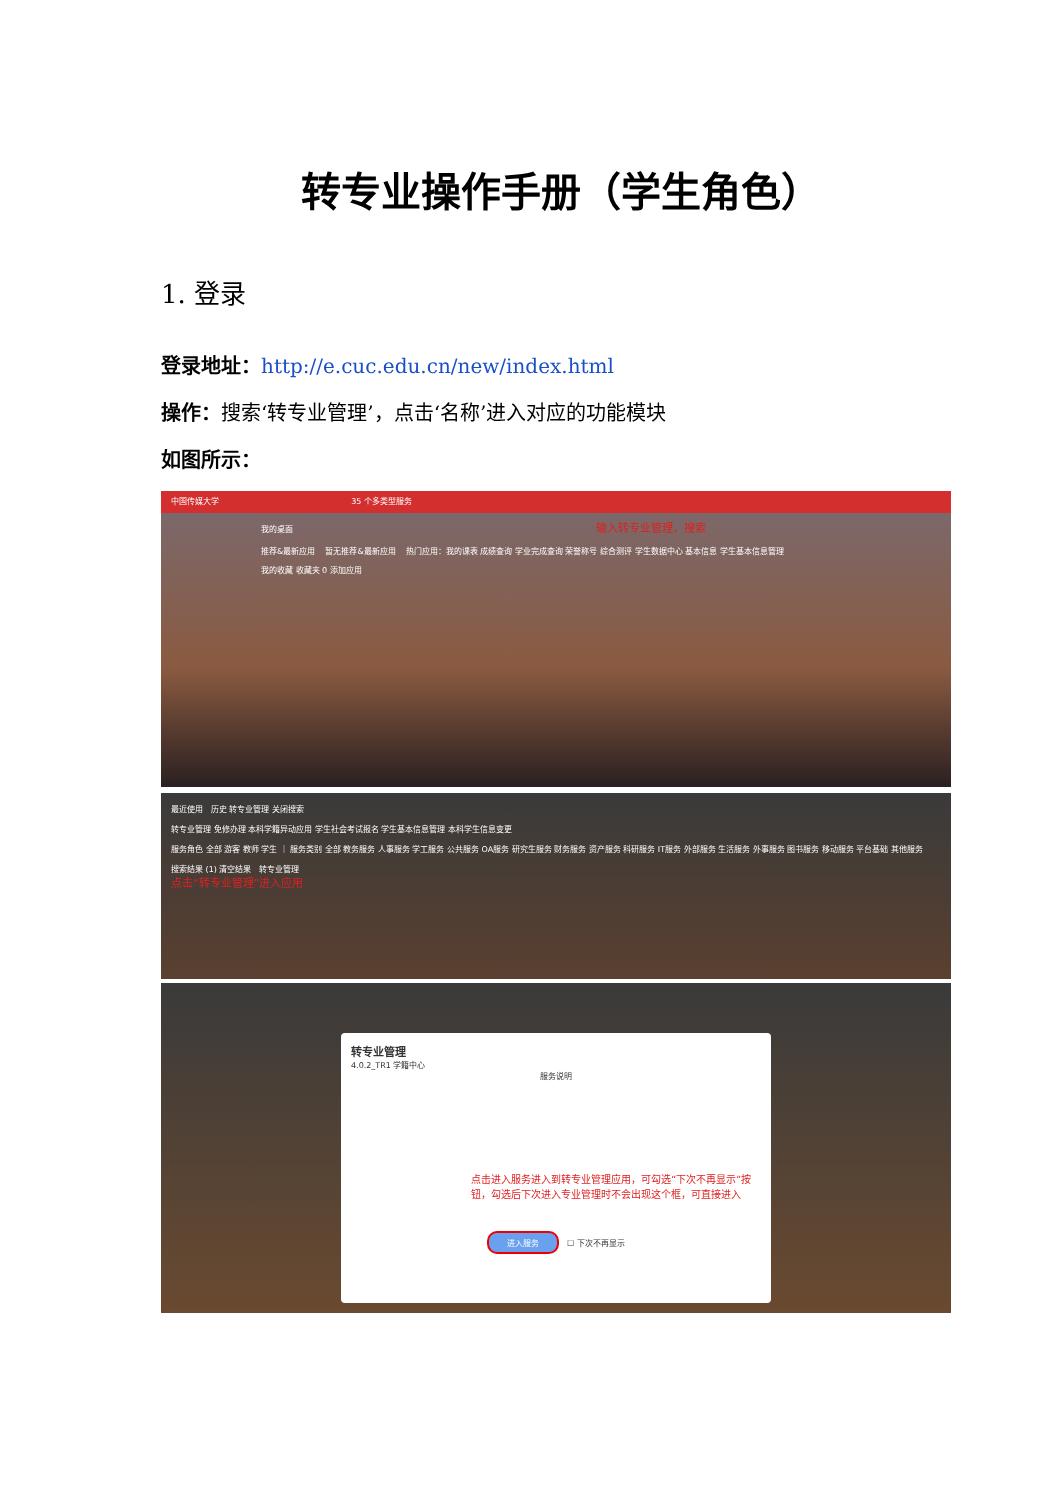转专业操作手册（学生角色）
1. 登录
登录地址：http://e.cuc.edu.cn/new/index.html
操作：搜索‘转专业管理’，点击‘名称’进入对应的功能模块
如图所示：
中国传媒大学 35 个多类型服务
我的桌面 输入转专业管理，搜索
推荐&最新应用 暂无推荐&最新应用 热门应用：我的课表 成绩查询 学业完成查询 荣誉称号 综合测评 学生数据中心 基本信息 学生基本信息管理
我的收藏 收藏夹 0 添加应用
最近使用 历史 转专业管理 关闭搜索
转专业管理 免修办理 本科学籍异动应用 学生社会考试报名 学生基本信息管理 本科学生信息变更
服务角色 全部 游客 教师 学生 ｜ 服务类别 全部 教务服务 人事服务 学工服务 公共服务 OA服务 研究生服务 财务服务 资产服务 科研服务 IT服务 外部服务 生活服务 外事服务 图书服务 移动服务 平台基础 其他服务
搜索结果 (1) 清空结果 转专业管理
点击“转专业管理”进入应用
转专业管理
4.0.2_TR1 学籍中心
服务说明
点击进入服务进入到转专业管理应用，可勾选“下次不再显示”按钮，勾选后下次进入专业管理时不会出现这个框，可直接进入
进入服务 ☐ 下次不再显示